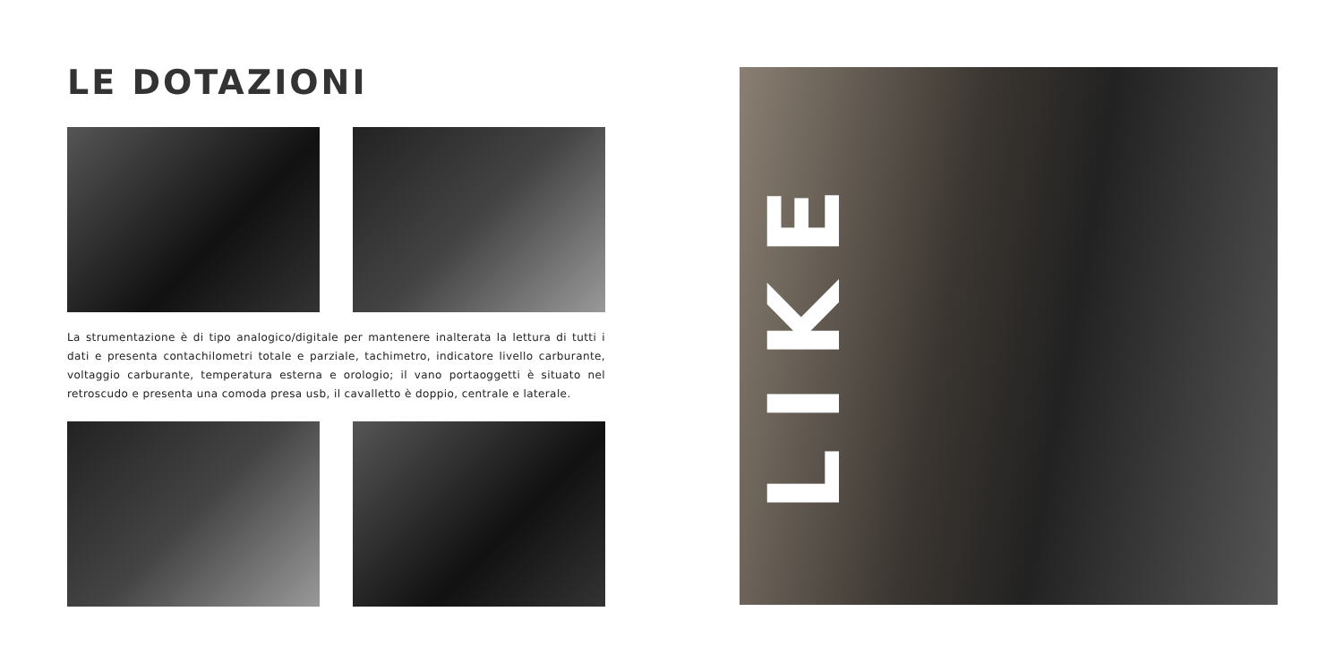LE DOTAZIONI
La strumentazione è di tipo analogico/digitale per mantenere inalterata la lettura di tutti i dati e presenta contachilometri totale e parziale, tachimetro, indicatore livello carburante, voltaggio carburante, temperatura esterna e orologio; il vano portaoggetti è situato nel retroscudo e presenta una comoda presa usb, il cavalletto è doppio, centrale e laterale.
LIKE